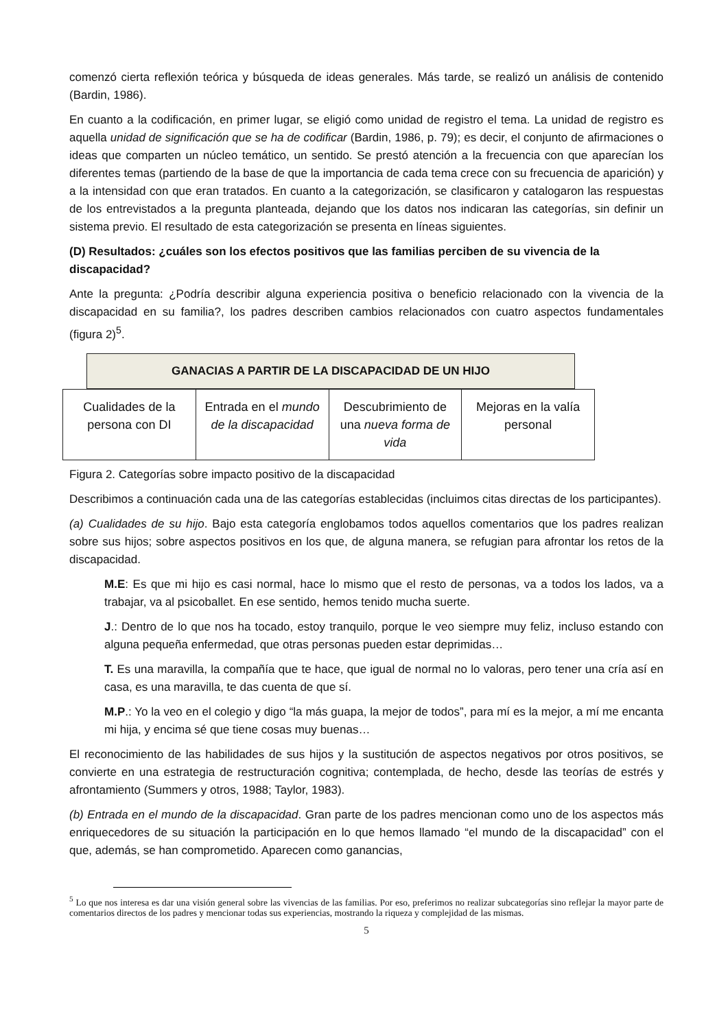comenzó cierta reflexión teórica y búsqueda de ideas generales. Más tarde, se realizó un análisis de contenido (Bardin, 1986).
En cuanto a la codificación, en primer lugar, se eligió como unidad de registro el tema. La unidad de registro es aquella unidad de significación que se ha de codificar (Bardin, 1986, p. 79); es decir, el conjunto de afirmaciones o ideas que comparten un núcleo temático, un sentido. Se prestó atención a la frecuencia con que aparecían los diferentes temas (partiendo de la base de que la importancia de cada tema crece con su frecuencia de aparición) y a la intensidad con que eran tratados. En cuanto a la categorización, se clasificaron y catalogaron las respuestas de los entrevistados a la pregunta planteada, dejando que los datos nos indicaran las categorías, sin definir un sistema previo. El resultado de esta categorización se presenta en líneas siguientes.
(D) Resultados: ¿cuáles son los efectos positivos que las familias perciben de su vivencia de la discapacidad?
Ante la pregunta: ¿Podría describir alguna experiencia positiva o beneficio relacionado con la vivencia de la discapacidad en su familia?, los padres describen cambios relacionados con cuatro aspectos fundamentales (figura 2)<sup>5</sup>.
GANACIAS A PARTIR DE LA DISCAPACIDAD DE UN HIJO
| Cualidades de la persona con DI | Entrada en el mundo de la discapacidad | Descubrimiento de una nueva forma de vida | Mejoras en la valía personal |
Figura 2. Categorías sobre impacto positivo de la discapacidad
Describimos a continuación cada una de las categorías establecidas (incluimos citas directas de los participantes).
(a) Cualidades de su hijo. Bajo esta categoría englobamos todos aquellos comentarios que los padres realizan sobre sus hijos; sobre aspectos positivos en los que, de alguna manera, se refugian para afrontar los retos de la discapacidad.
M.E: Es que mi hijo es casi normal, hace lo mismo que el resto de personas, va a todos los lados, va a trabajar, va al psicoballet. En ese sentido, hemos tenido mucha suerte.
J.: Dentro de lo que nos ha tocado, estoy tranquilo, porque le veo siempre muy feliz, incluso estando con alguna pequeña enfermedad, que otras personas pueden estar deprimidas…
T. Es una maravilla, la compañía que te hace, que igual de normal no lo valoras, pero tener una cría así en casa, es una maravilla, te das cuenta de que sí.
M.P.: Yo la veo en el colegio y digo “la más guapa, la mejor de todos”, para mí es la mejor, a mí me encanta mi hija, y encima sé que tiene cosas muy buenas…
El reconocimiento de las habilidades de sus hijos y la sustitución de aspectos negativos por otros positivos, se convierte en una estrategia de restructuración cognitiva; contemplada, de hecho, desde las teorías de estrés y afrontamiento (Summers y otros, 1988; Taylor, 1983).
(b) Entrada en el mundo de la discapacidad. Gran parte de los padres mencionan como uno de los aspectos más enriquecedores de su situación la participación en lo que hemos llamado “el mundo de la discapacidad” con el que, además, se han comprometido. Aparecen como ganancias,
<sup>5</sup> Lo que nos interesa es dar una visión general sobre las vivencias de las familias. Por eso, preferimos no realizar subcategorías sino reflejar la mayor parte de comentarios directos de los padres y mencionar todas sus experiencias, mostrando la riqueza y complejidad de las mismas.
5